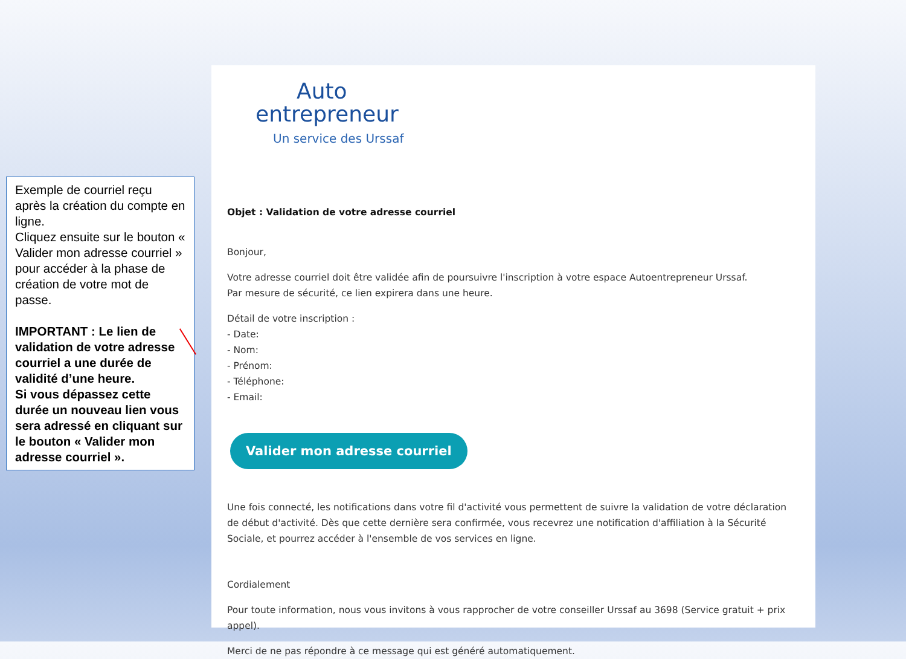Exemple de courriel reçu après la création du compte en ligne.
Cliquez ensuite sur le bouton « Valider mon adresse courriel » pour accéder à la phase de création de votre mot de passe.
IMPORTANT : Le lien de validation de votre adresse courriel a une durée de validité d’une heure.
Si vous dépassez cette durée un nouveau lien vous sera adressé en cliquant sur le bouton « Valider mon adresse courriel ».
Auto
entrepreneur
Un service des Urssaf
Objet : Validation de votre adresse courriel
Bonjour,
Votre adresse courriel doit être validée afin de poursuivre l'inscription à votre espace Autoentrepreneur Urssaf.
Par mesure de sécurité, ce lien expirera dans une heure.
Détail de votre inscription :
- Date:
- Nom:
- Prénom:
- Téléphone:
- Email:
Valider mon adresse courriel
Une fois connecté, les notifications dans votre fil d'activité vous permettent de suivre la validation de votre déclaration de début d'activité. Dès que cette dernière sera confirmée, vous recevrez une notification d'affiliation à la Sécurité Sociale, et pourrez accéder à l'ensemble de vos services en ligne.
Cordialement
Pour toute information, nous vous invitons à vous rapprocher de votre conseiller Urssaf au 3698 (Service gratuit + prix appel).
Merci de ne pas répondre à ce message qui est généré automatiquement.